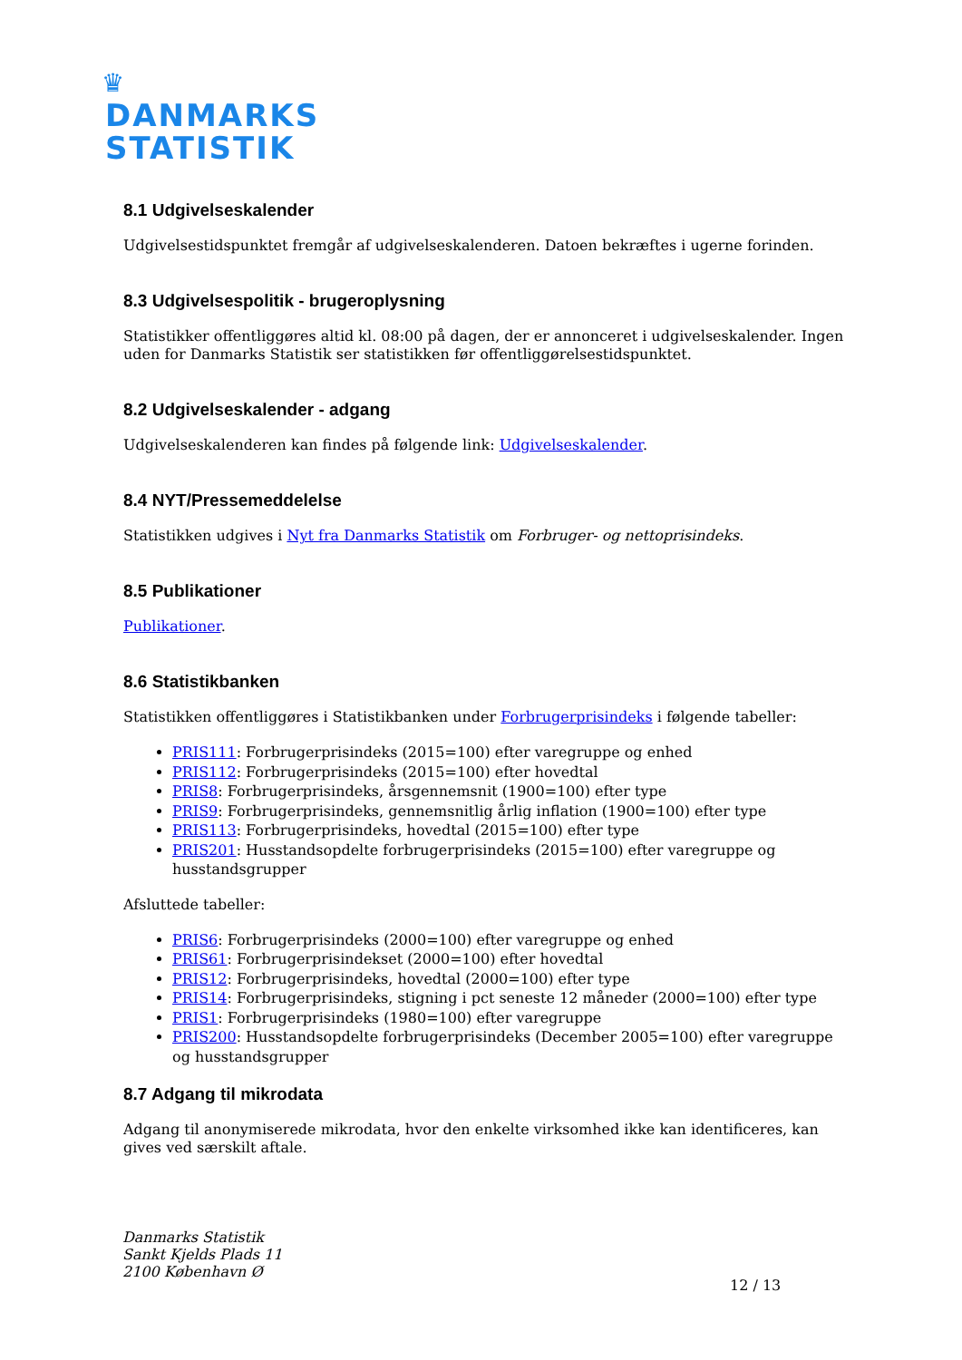♛
DANMARKS
STATISTIK
8.1 Udgivelseskalender
Udgivelsestidspunktet fremgår af udgivelseskalenderen. Datoen bekræftes i ugerne forinden.
8.3 Udgivelsespolitik - brugeroplysning
Statistikker offentliggøres altid kl. 08:00 på dagen, der er annonceret i udgivelseskalender. Ingen uden for Danmarks Statistik ser statistikken før offentliggørelsestidspunktet.
8.2 Udgivelseskalender - adgang
Udgivelseskalenderen kan findes på følgende link: Udgivelseskalender.
8.4 NYT/Pressemeddelelse
Statistikken udgives i Nyt fra Danmarks Statistik om Forbruger- og nettoprisindeks.
8.5 Publikationer
Publikationer.
8.6 Statistikbanken
Statistikken offentliggøres i Statistikbanken under Forbrugerprisindeks i følgende tabeller:
PRIS111: Forbrugerprisindeks (2015=100) efter varegruppe og enhed
PRIS112: Forbrugerprisindeks (2015=100) efter hovedtal
PRIS8: Forbrugerprisindeks, årsgennemsnit (1900=100) efter type
PRIS9: Forbrugerprisindeks, gennemsnitlig årlig inflation (1900=100) efter type
PRIS113: Forbrugerprisindeks, hovedtal (2015=100) efter type
PRIS201: Husstandsopdelte forbrugerprisindeks (2015=100) efter varegruppe og husstandsgrupper
Afsluttede tabeller:
PRIS6: Forbrugerprisindeks (2000=100) efter varegruppe og enhed
PRIS61: Forbrugerprisindekset (2000=100) efter hovedtal
PRIS12: Forbrugerprisindeks, hovedtal (2000=100) efter type
PRIS14: Forbrugerprisindeks, stigning i pct seneste 12 måneder (2000=100) efter type
PRIS1: Forbrugerprisindeks (1980=100) efter varegruppe
PRIS200: Husstandsopdelte forbrugerprisindeks (December 2005=100) efter varegruppe og husstandsgrupper
8.7 Adgang til mikrodata
Adgang til anonymiserede mikrodata, hvor den enkelte virksomhed ikke kan identificeres, kan gives ved særskilt aftale.
Danmarks Statistik
Sankt Kjelds Plads 11
2100 København Ø
12 / 13